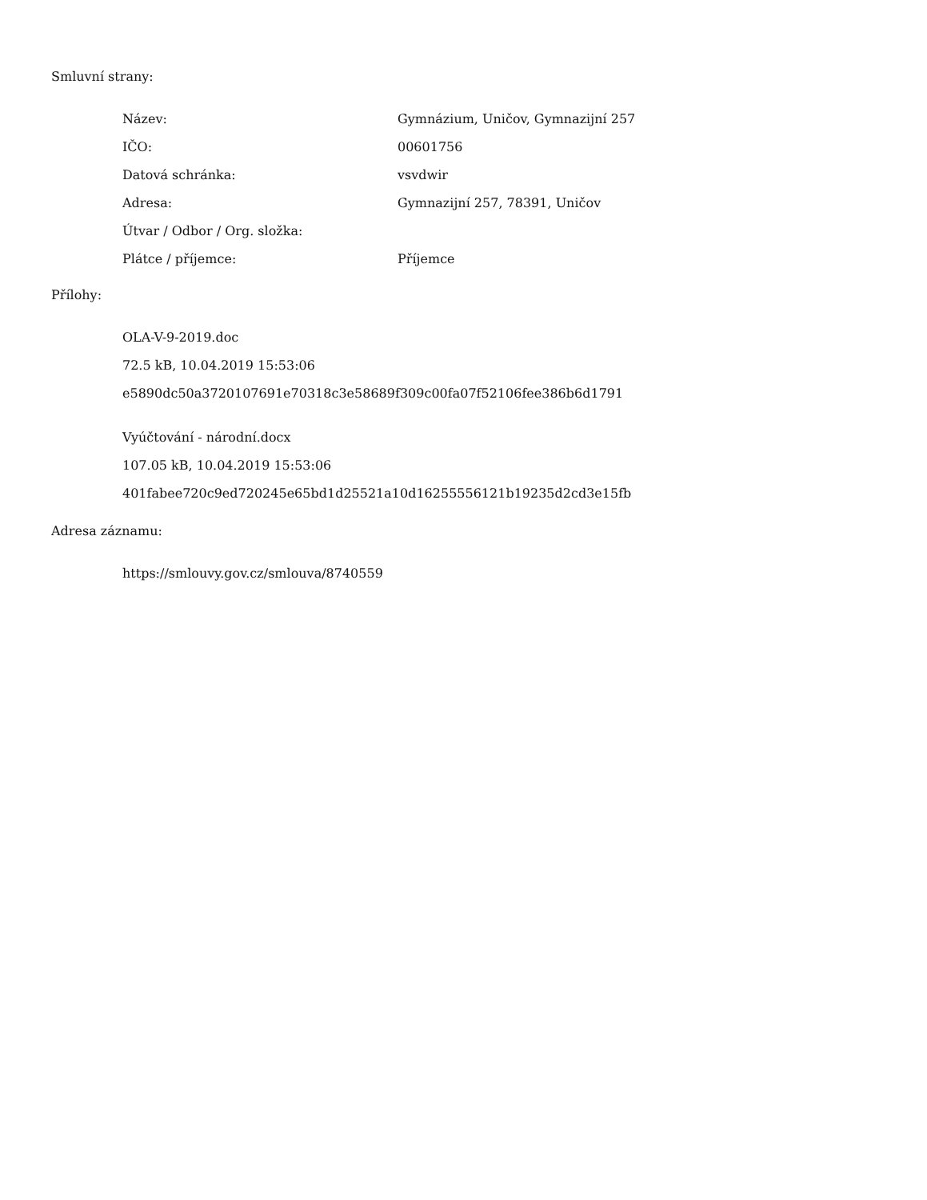Smluvní strany:
| Název: | Gymnázium, Uničov, Gymnazijní 257 |
| IČO: | 00601756 |
| Datová schránka: | vsvdwir |
| Adresa: | Gymnazijní 257, 78391, Uničov |
| Útvar / Odbor / Org. složka: | |
| Plátce / příjemce: | Příjemce |
Přílohy:
OLA-V-9-2019.doc
72.5 kB, 10.04.2019 15:53:06
e5890dc50a3720107691e70318c3e58689f309c00fa07f52106fee386b6d1791
Vyúčtování - národní.docx
107.05 kB, 10.04.2019 15:53:06
401fabee720c9ed720245e65bd1d25521a10d16255556121b19235d2cd3e15fb
Adresa záznamu:
https://smlouvy.gov.cz/smlouva/8740559